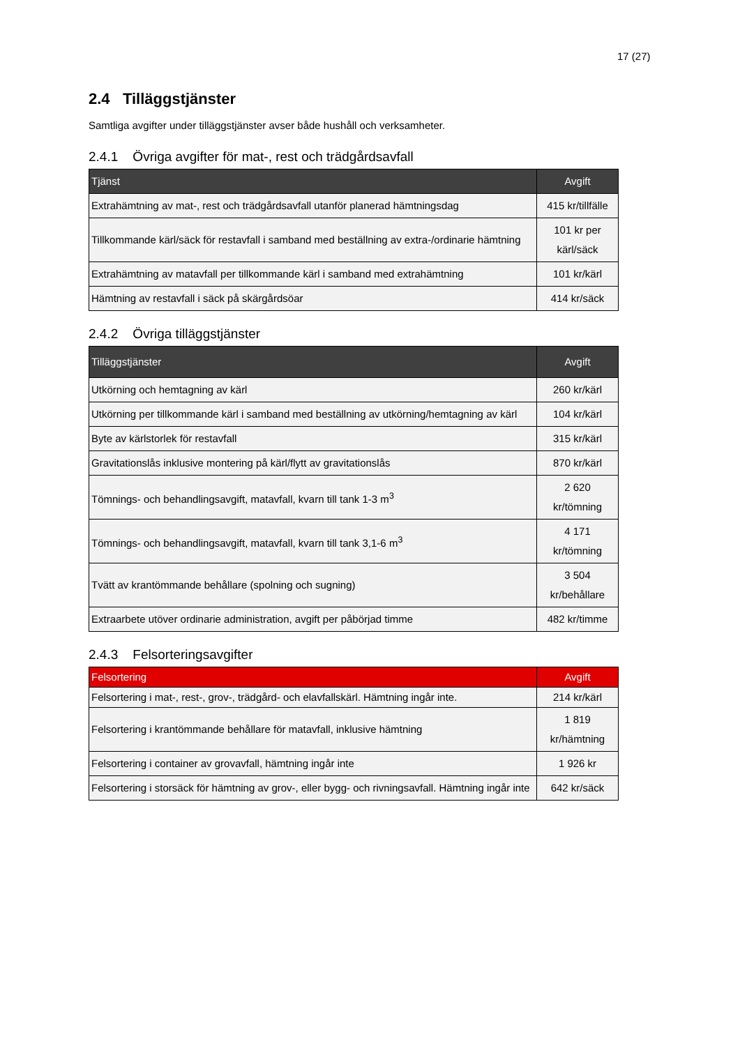17 (27)
2.4 Tilläggstjänster
Samtliga avgifter under tilläggstjänster avser både hushåll och verksamheter.
2.4.1 Övriga avgifter för mat-, rest och trädgårdsavfall
| Tjänst | Avgift |
| --- | --- |
| Extrahämtning av mat-, rest och trädgårdsavfall utanför planerad hämtningsdag | 415 kr/tillfälle |
| Tillkommande kärl/säck för restavfall i samband med beställning av extra-/ordinarie hämtning | 101 kr per kärl/säck |
| Extrahämtning av matavfall per tillkommande kärl i samband med extrahämtning | 101 kr/kärl |
| Hämtning av restavfall i säck på skärgårdsöar | 414 kr/säck |
2.4.2 Övriga tilläggstjänster
| Tilläggstjänster | Avgift |
| --- | --- |
| Utkörning och hemtagning av kärl | 260 kr/kärl |
| Utkörning per tillkommande kärl i samband med beställning av utkörning/hemtagning av kärl | 104 kr/kärl |
| Byte av kärlstorlek för restavfall | 315 kr/kärl |
| Gravitationslås inklusive montering på kärl/flytt av gravitationslås | 870 kr/kärl |
| Tömnings- och behandlingsavgift, matavfall, kvarn till tank 1-3 m<sup>3</sup> | 2 620 kr/tömning |
| Tömnings- och behandlingsavgift, matavfall, kvarn till tank 3,1-6 m<sup>3</sup> | 4 171 kr/tömning |
| Tvätt av krantömmande behållare (spolning och sugning) | 3 504 kr/behållare |
| Extraarbete utöver ordinarie administration, avgift per påbörjad timme | 482 kr/timme |
2.4.3 Felsorteringsavgifter
| Felsortering | Avgift |
| --- | --- |
| Felsortering i mat-, rest-, grov-, trädgård- och elavfallskärl. Hämtning ingår inte. | 214 kr/kärl |
| Felsortering i krantömmande behållare för matavfall, inklusive hämtning | 1 819 kr/hämtning |
| Felsortering i container av grovavfall, hämtning ingår inte | 1 926 kr |
| Felsortering i storsäck för hämtning av grov-, eller bygg- och rivningsavfall. Hämtning ingår inte | 642 kr/säck |